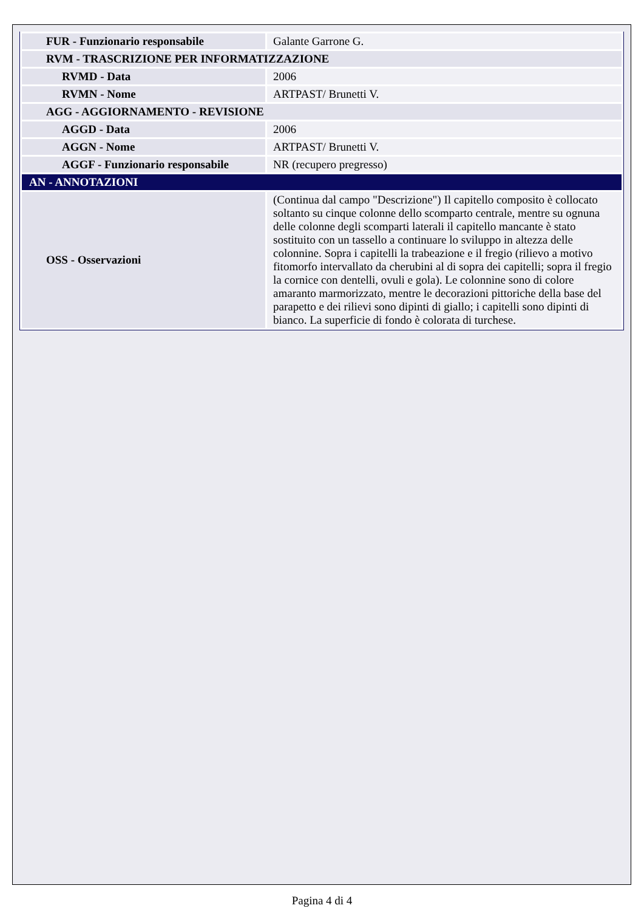| FUR - Funzionario responsabile | Galante Garrone G. |
| RVM - TRASCRIZIONE PER INFORMATIZZAZIONE | |
| RVMD - Data | 2006 |
| RVMN - Nome | ARTPAST/ Brunetti V. |
| AGG - AGGIORNAMENTO - REVISIONE | |
| AGGD - Data | 2006 |
| AGGN - Nome | ARTPAST/ Brunetti V. |
| AGGF - Funzionario responsabile | NR (recupero pregresso) |
| AN - ANNOTAZIONI | |
| OSS - Osservazioni | (Continua dal campo "Descrizione") Il capitello composito è collocato soltanto su cinque colonne dello scomparto centrale, mentre su ognuna delle colonne degli scomparti laterali il capitello mancante è stato sostituito con un tassello a continuare lo sviluppo in altezza delle colonnine. Sopra i capitelli la trabeazione e il fregio (rilievo a motivo fitomorfo intervallato da cherubini al di sopra dei capitelli; sopra il fregio la cornice con dentelli, ovuli e gola). Le colonnine sono di colore amaranto marmorizzato, mentre le decorazioni pittoriche della base del parapetto e dei rilievi sono dipinti di giallo; i capitelli sono dipinti di bianco. La superficie di fondo è colorata di turchese. |
Pagina 4 di 4